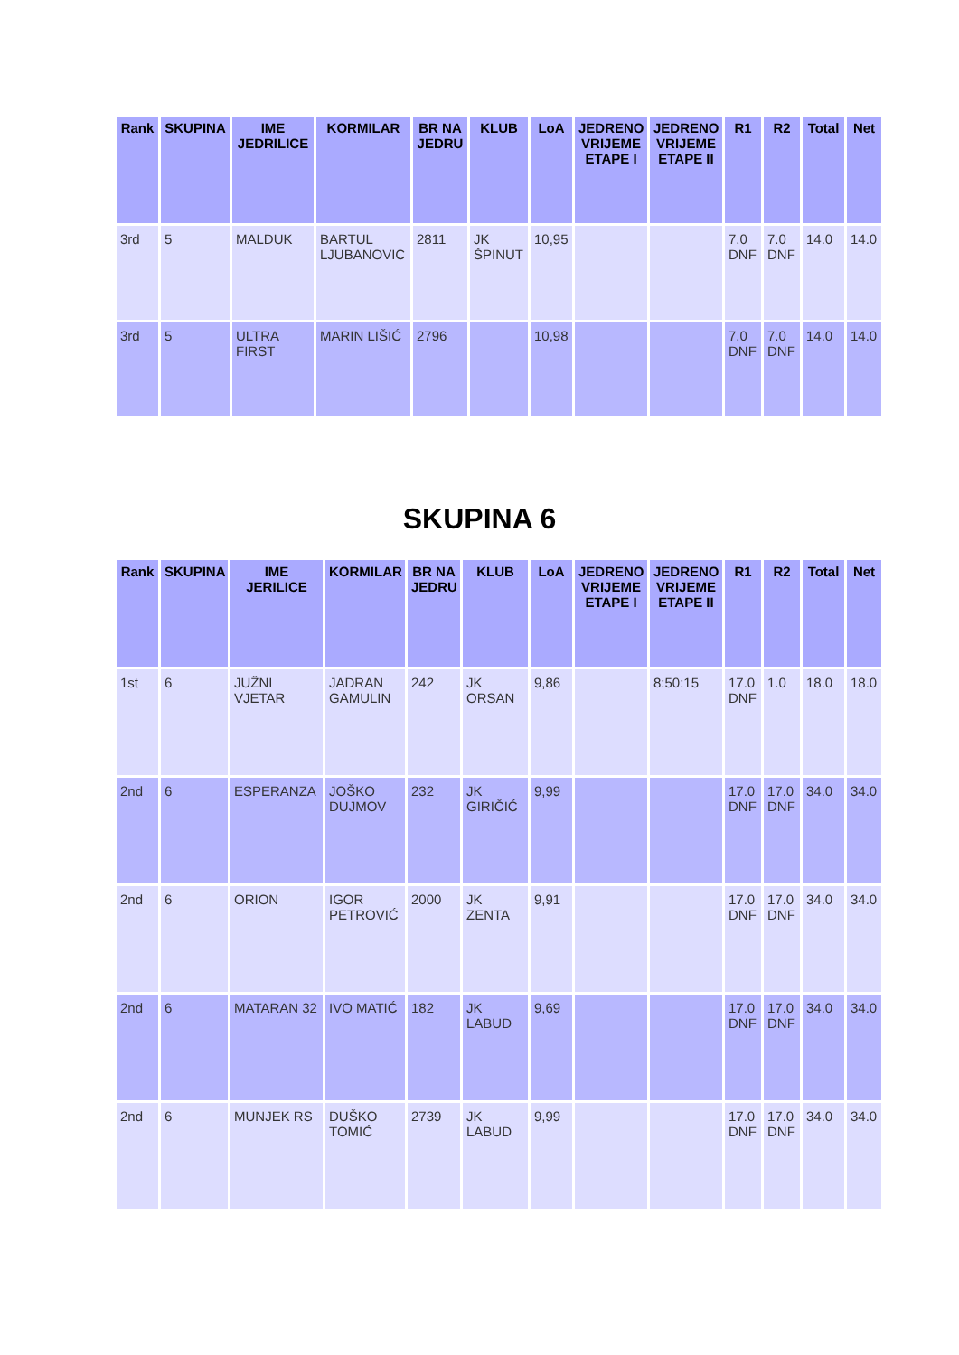| Rank | SKUPINA | IME JEDRILICE | KORMILAR | BR NA JEDRU | KLUB | LoA | JEDRENO VRIJEME ETAPE I | JEDRENO VRIJEME ETAPE II | R1 | R2 | Total | Net |
| --- | --- | --- | --- | --- | --- | --- | --- | --- | --- | --- | --- | --- |
| 3rd | 5 | MALDUK | BARTUL LJUBANOVIC | 2811 | JK ŠPINUT | 10,95 | | | 7.0 DNF | 7.0 DNF | 14.0 | 14.0 |
| 3rd | 5 | ULTRA FIRST | MARIN LIŠIĆ | 2796 | | 10,98 | | | 7.0 DNF | 7.0 DNF | 14.0 | 14.0 |
SKUPINA 6
| Rank | SKUPINA | IME JERILICE | KORMILAR | BR NA JEDRU | KLUB | LoA | JEDRENO VRIJEME ETAPE I | JEDRENO VRIJEME ETAPE II | R1 | R2 | Total | Net |
| --- | --- | --- | --- | --- | --- | --- | --- | --- | --- | --- | --- | --- |
| 1st | 6 | JUŽNI VJETAR | JADRAN GAMULIN | 242 | JK ORSAN | 9,86 | | 8:50:15 | 17.0 DNF | 1.0 | 18.0 | 18.0 |
| 2nd | 6 | ESPERANZA | JOŠKO DUJMOV | 232 | JK GIRIČIĆ | 9,99 | | | 17.0 DNF | 17.0 DNF | 34.0 | 34.0 |
| 2nd | 6 | ORION | IGOR PETROVIĆ | 2000 | JK ZENTA | 9,91 | | | 17.0 DNF | 17.0 DNF | 34.0 | 34.0 |
| 2nd | 6 | MATARAN 32 | IVO MATIĆ | 182 | JK LABUD | 9,69 | | | 17.0 DNF | 17.0 DNF | 34.0 | 34.0 |
| 2nd | 6 | MUNJEK RS | DUŠKO TOMIĆ | 2739 | JK LABUD | 9,99 | | | 17.0 DNF | 17.0 DNF | 34.0 | 34.0 |